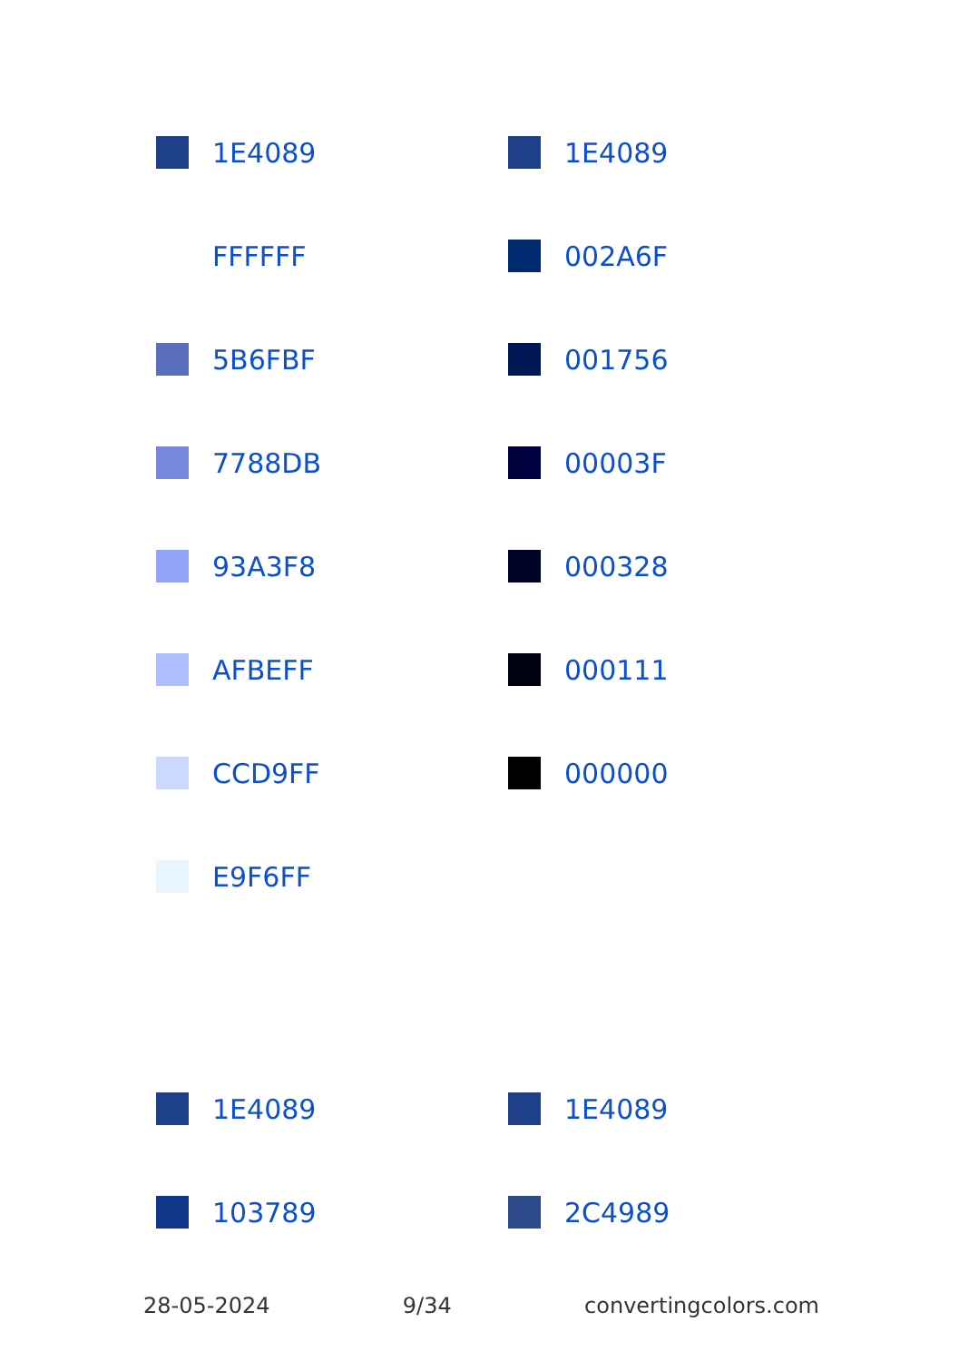1E4089
1E4089
FFFFFF
002A6F
5B6FBF
001756
7788DB
00003F
93A3F8
000328
AFBEFF
000111
CCD9FF
000000
E9F6FF
1E4089
1E4089
103789
2C4989
28-05-2024 9/34 convertingcolors.com